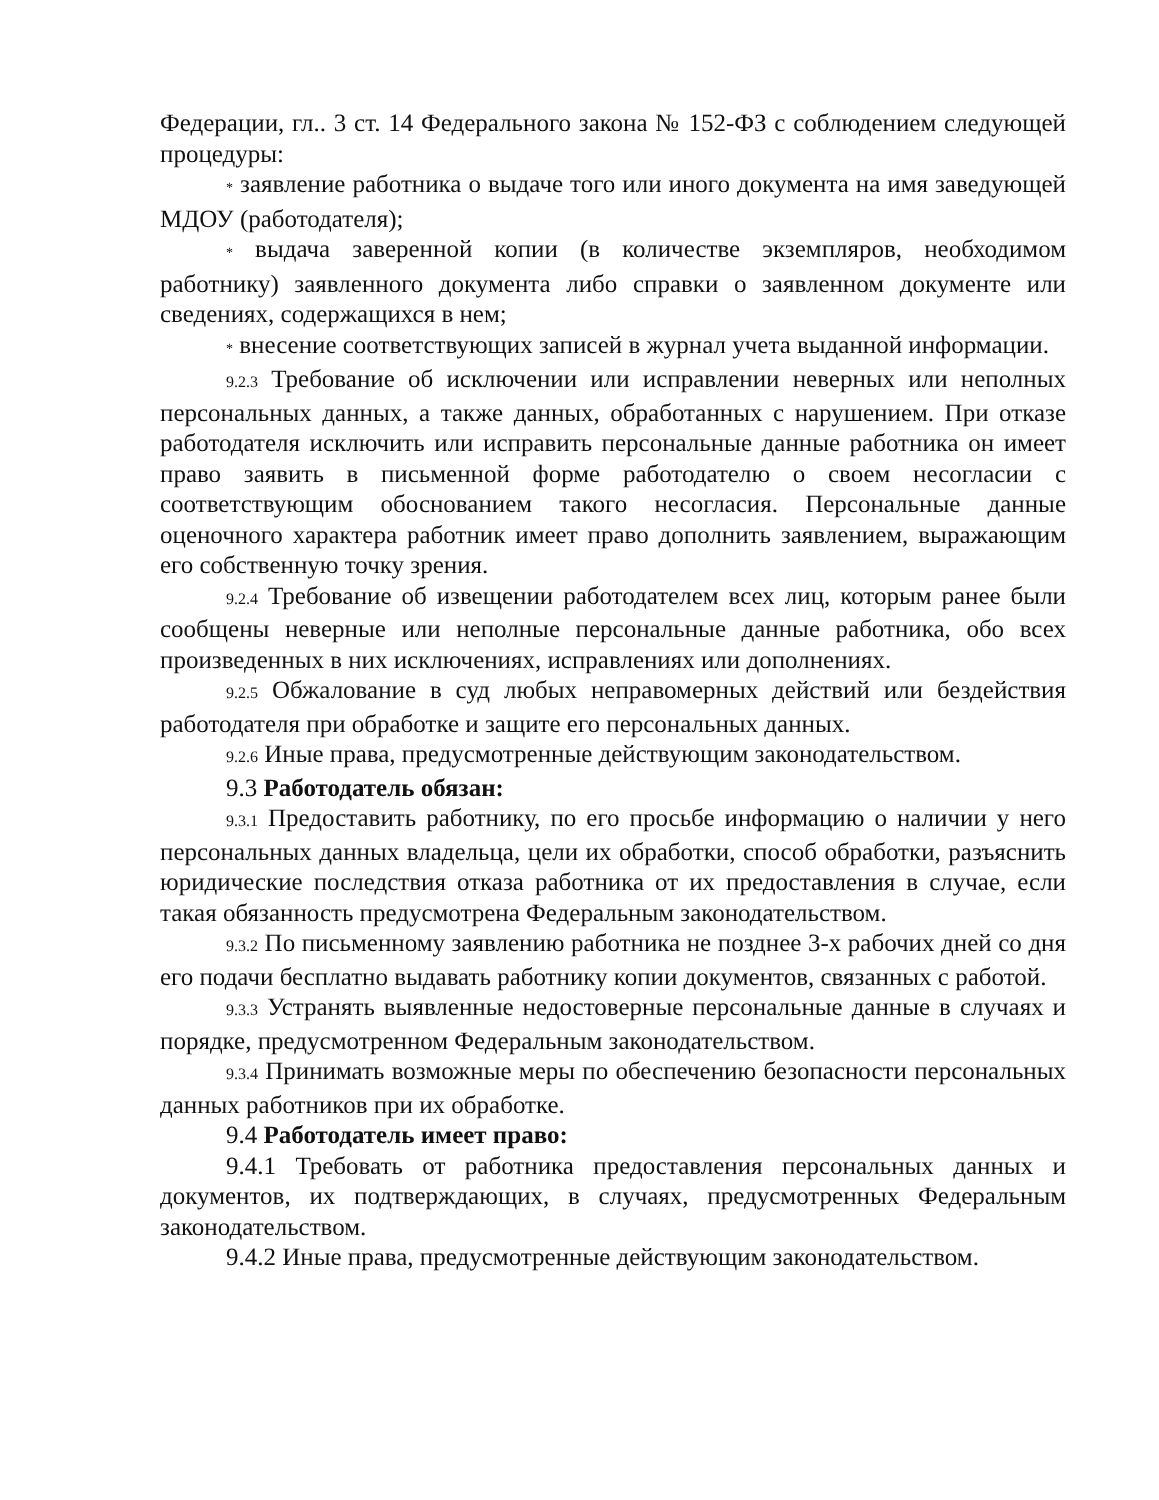Федерации, гл.. 3 ст. 14 Федерального закона № 152-ФЗ с соблюдением следующей процедуры:
* заявление работника о выдаче того или иного документа на имя заведующей МДОУ (работодателя);
* выдача заверенной копии (в количестве экземпляров, необходимом работнику) заявленного документа либо справки о заявленном документе или сведениях, содержащихся в нем;
* внесение соответствующих записей в журнал учета выданной информации.
9.2.3 Требование об исключении или исправлении неверных или неполных персональных данных, а также данных, обработанных с нарушением. При отказе работодателя исключить или исправить персональные данные работника он имеет право заявить в письменной форме работодателю о своем несогласии с соответствующим обоснованием такого несогласия. Персональные данные оценочного характера работник имеет право дополнить заявлением, выражающим его собственную точку зрения.
9.2.4 Требование об извещении работодателем всех лиц, которым ранее были сообщены неверные или неполные персональные данные работника, обо всех произведенных в них исключениях, исправлениях или дополнениях.
9.2.5 Обжалование в суд любых неправомерных действий или бездействия работодателя при обработке и защите его персональных данных.
9.2.6 Иные права, предусмотренные действующим законодательством.
9.3 Работодатель обязан:
9.3.1 Предоставить работнику, по его просьбе информацию о наличии у него персональных данных владельца, цели их обработки, способ обработки, разъяснить юридические последствия отказа работника от их предоставления в случае, если такая обязанность предусмотрена Федеральным законодательством.
9.3.2 По письменному заявлению работника не позднее 3-х рабочих дней со дня его подачи бесплатно выдавать работнику копии документов, связанных с работой.
9.3.3 Устранять выявленные недостоверные персональные данные в случаях и порядке, предусмотренном Федеральным законодательством.
9.3.4 Принимать возможные меры по обеспечению безопасности персональных данных работников при их обработке.
9.4 Работодатель имеет право:
9.4.1 Требовать от работника предоставления персональных данных и документов, их подтверждающих, в случаях, предусмотренных Федеральным законодательством.
9.4.2 Иные права, предусмотренные действующим законодательством.